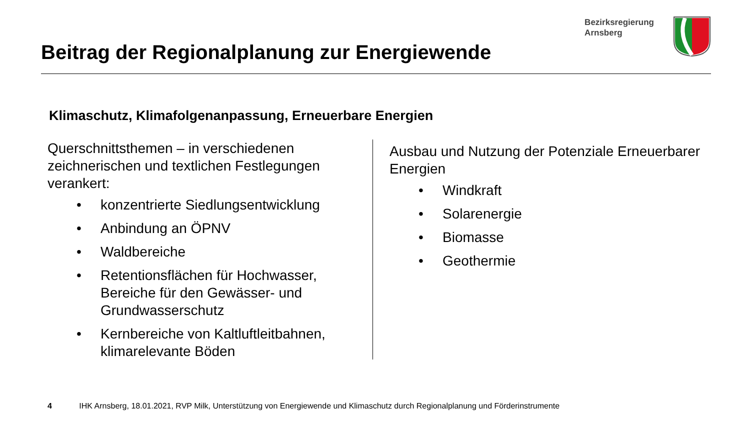Beitrag der Regionalplanung zur Energiewende
Bezirksregierung
Arnsberg
Klimaschutz, Klimafolgenanpassung, Erneuerbare Energien
Querschnittsthemen – in verschiedenen zeichnerischen und textlichen Festlegungen verankert:
• konzentrierte Siedlungsentwicklung
• Anbindung an ÖPNV
• Waldbereiche
• Retentionsflächen für Hochwasser, Bereiche für den Gewässer- und Grundwasserschutz
• Kernbereiche von Kaltluftleitbahnen, klimarelevante Böden
Ausbau und Nutzung der Potenziale Erneuerbarer
Energien
• Windkraft
• Solarenergie
• Biomasse
• Geothermie
4 IHK Arnsberg, 18.01.2021, RVP Milk, Unterstützung von Energiewende und Klimaschutz durch Regionalplanung und Förderinstrumente